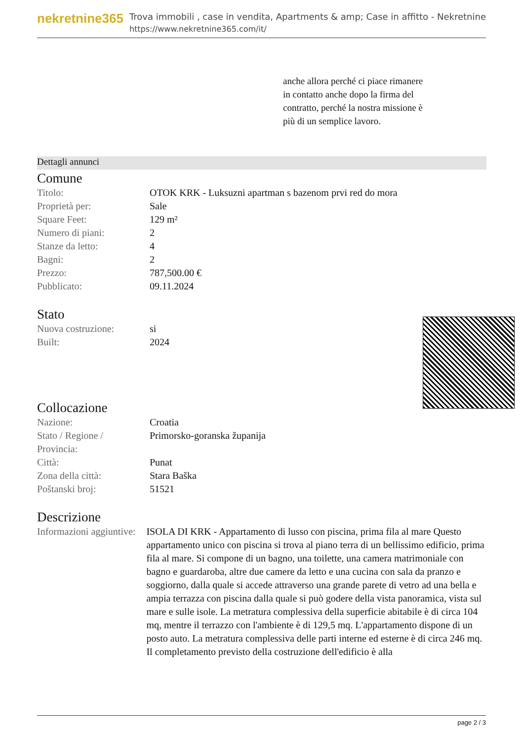nekretnine365
Trova immobili , case in vendita, Apartments & amp; Case in affitto - Nekretnine
https://www.nekretnine365.com/it/
anche allora perché ci piace rimanere in contatto anche dopo la firma del contratto, perché la nostra missione è più di un semplice lavoro.
Dettagli annunci
Comune
| Titolo: | OTOK KRK - Luksuzni apartman s bazenom prvi red do mora |
| Proprietà per: | Sale |
| Square Feet: | 129 m² |
| Numero di piani: | 2 |
| Stanze da letto: | 4 |
| Bagni: | 2 |
| Prezzo: | 787,500.00 € |
| Pubblicato: | 09.11.2024 |
Stato
| Nuova costruzione: | si |
| Built: | 2024 |
Collocazione
| Nazione: | Croatia |
| Stato / Regione / Provincia: | Primorsko-goranska županija |
| Città: | Punat |
| Zona della città: | Stara Baška |
| Poštanski broj: | 51521 |
Descrizione
| Informazioni aggiuntive: | ISOLA DI KRK - Appartamento di lusso con piscina, prima fila al mare Questo appartamento unico con piscina si trova al piano terra di un bellissimo edificio, prima fila al mare. Si compone di un bagno, una toilette, una camera matrimoniale con bagno e guardaroba, altre due camere da letto e una cucina con sala da pranzo e soggiorno, dalla quale si accede attraverso una grande parete di vetro ad una bella e ampia terrazza con piscina dalla quale si può godere della vista panoramica, vista sul mare e sulle isole. La metratura complessiva della superficie abitabile è di circa 104 mq, mentre il terrazzo con l'ambiente è di 129,5 mq. L'appartamento dispone di un posto auto. La metratura complessiva delle parti interne ed esterne è di circa 246 mq. Il completamento previsto della costruzione dell'edificio è alla |
page 2 / 3